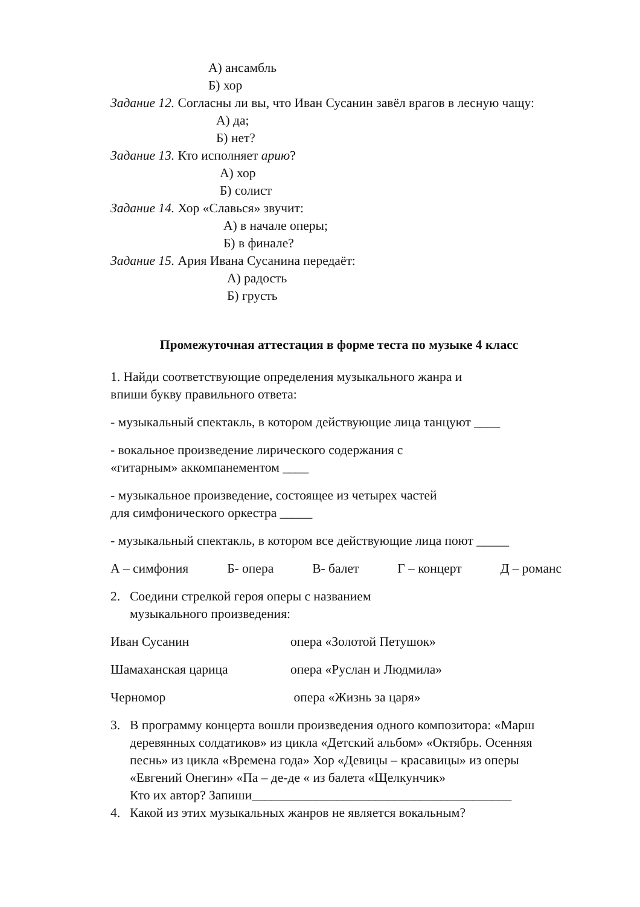А) ансамбль
Б) хор
Задание 12. Согласны ли вы, что Иван Сусанин завёл врагов в лесную чащу:
А) да;
Б) нет?
Задание 13. Кто исполняет арию?
А) хор
Б) солист
Задание 14. Хор «Славься» звучит:
А) в начале оперы;
Б) в финале?
Задание 15. Ария Ивана Сусанина передаёт:
А) радость
Б) грусть
Промежуточная аттестация в форме теста по музыке 4 класс
1. Найди соответствующие определения музыкального жанра и
впиши букву правильного ответа:
- музыкальный спектакль, в котором действующие лица танцуют ____
- вокальное произведение лирического содержания с
«гитарным» аккомпанементом ____
- музыкальное произведение, состоящее из четырех частей
для симфонического оркестра _____
- музыкальный спектакль, в котором все действующие лица поют _____
А – симфония Б- опера В- балет Г – концерт Д – романс
2. Соедини стрелкой героя оперы с названием
музыкального произведения:
Иван Сусанин опера «Золотой Петушок»
Шамаханская царица опера «Руслан и Людмила»
Черномор опера «Жизнь за царя»
3. В программу концерта вошли произведения одного композитора: «Марш деревянных солдатиков» из цикла «Детский альбом» «Октябрь. Осенняя песнь» из цикла «Времена года» Хор «Девицы – красавицы» из оперы «Евгений Онегин» «Па – де-де « из балета «Щелкунчик»
Кто их автор? Запиши________________________________________
4. Какой из этих музыкальных жанров не является вокальным?